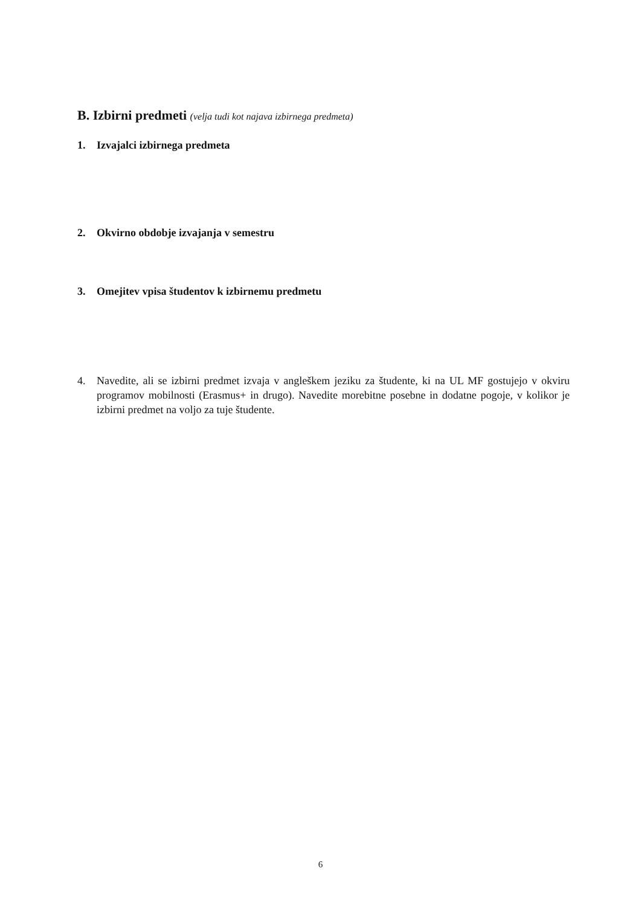B. Izbirni predmeti (velja tudi kot najava izbirnega predmeta)
1. Izvajalci izbirnega predmeta
2. Okvirno obdobje izvajanja v semestru
3. Omejitev vpisa študentov k izbirnemu predmetu
4. Navedite, ali se izbirni predmet izvaja v angleškem jeziku za študente, ki na UL MF gostujejo v okviru programov mobilnosti (Erasmus+ in drugo). Navedite morebitne posebne in dodatne pogoje, v kolikor je izbirni predmet na voljo za tuje študente.
6